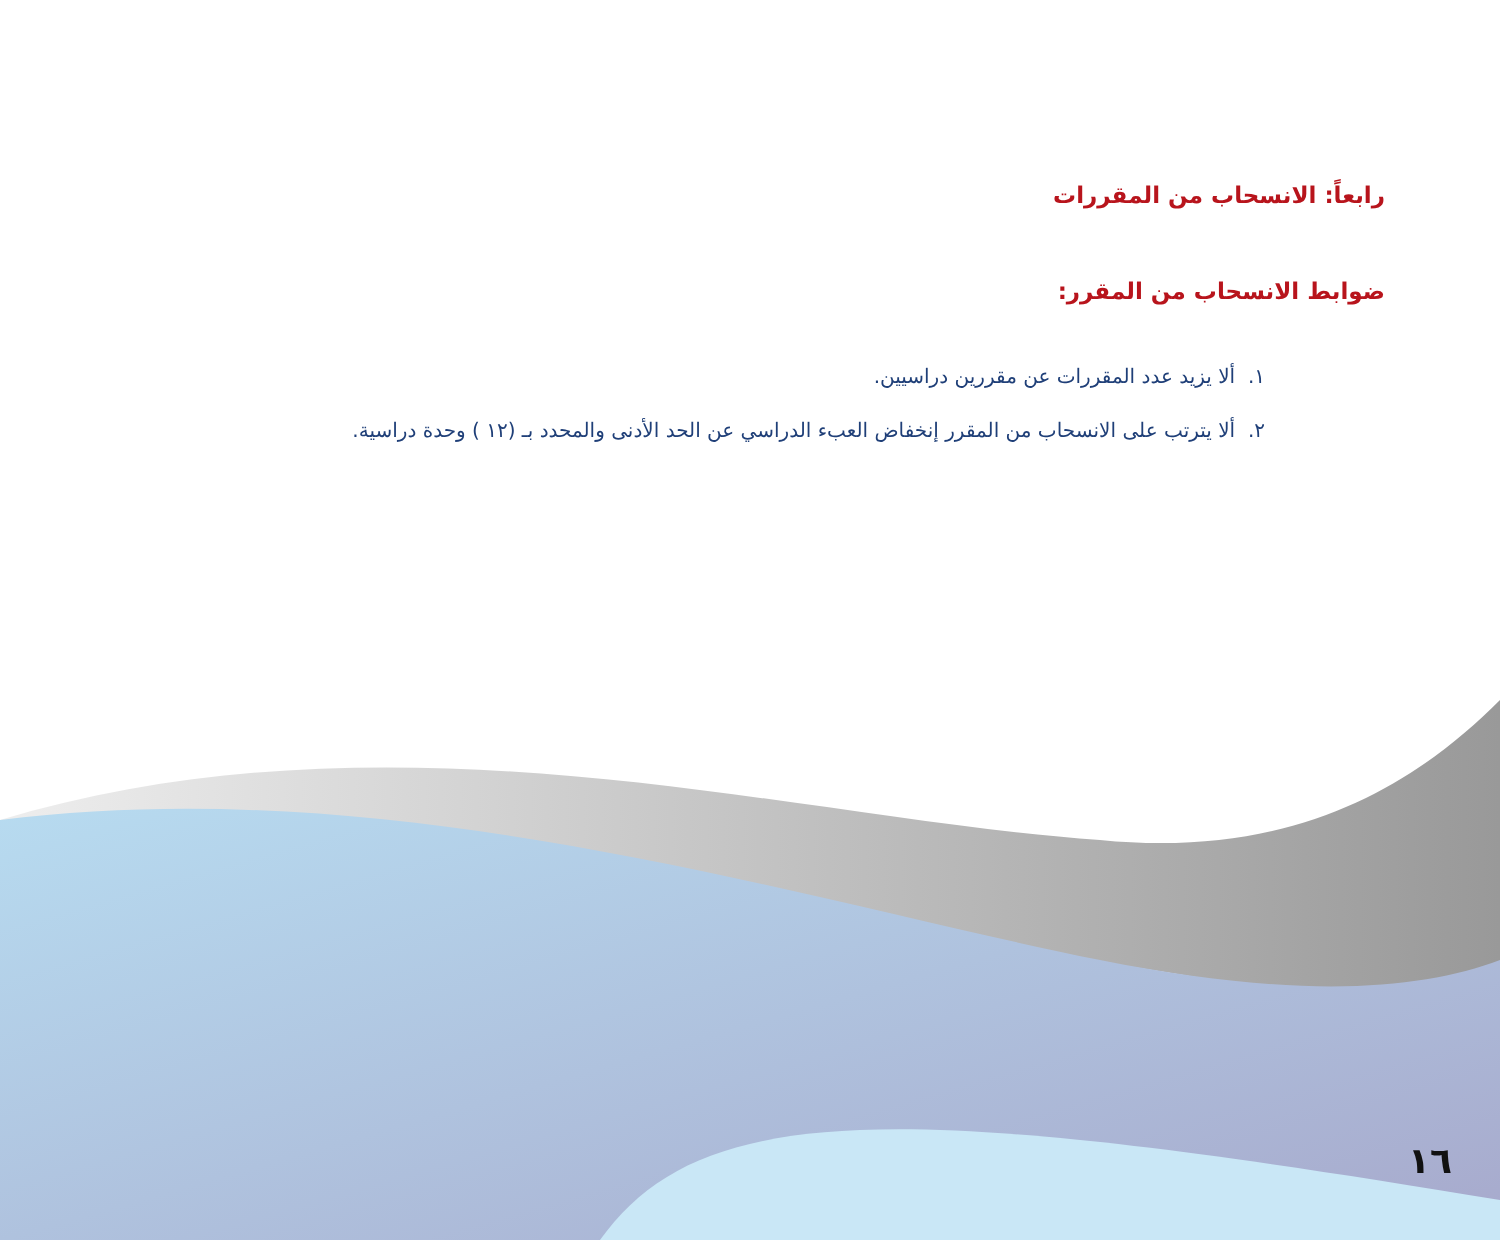رابعاً: الانسحاب من المقررات
ضوابط الانسحاب من المقرر:
١. ألا يزيد عدد المقررات عن مقررين دراسيين.
٢. ألا يترتب على الانسحاب من المقرر إنخفاض العبء الدراسي عن الحد الأدنى والمحدد بـ (١٢ ) وحدة دراسية.
١٦